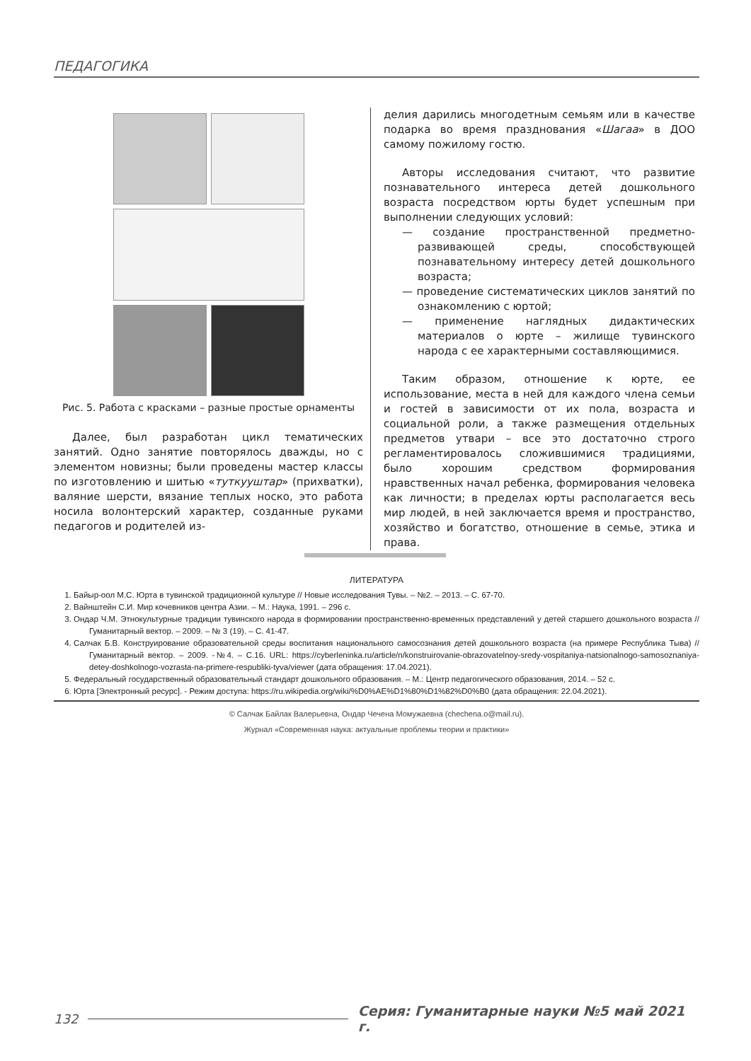ПЕДАГОГИКА
Рис. 5. Работа с красками – разные простые орнаменты
Далее, был разработан цикл тематических занятий. Одно занятие повторялось дважды, но с элементом новизны; были проведены мастер классы по изготовлению и шитью «туткууштар» (прихватки), валяние шерсти, вязание теплых носко, это работа носила волонтерский характер, созданные руками педагогов и родителей из-
делия дарились многодетным семьям или в качестве подарка во время празднования «Шагаа» в ДОО самому пожилому гостю.
Авторы исследования считают, что развитие познавательного интереса детей дошкольного возраста посредством юрты будет успешным при выполнении следующих условий:
— создание пространственной предметно-развивающей среды, способствующей познавательному интересу детей дошкольного возраста;
— проведение систематических циклов занятий по ознакомлению с юртой;
— применение наглядных дидактических материалов о юрте – жилище тувинского народа с ее характерными составляющимися.
Таким образом, отношение к юрте, ее использование, места в ней для каждого члена семьи и гостей в зависимости от их пола, возраста и социальной роли, а также размещения отдельных предметов утвари – все это достаточно строго регламентировалось сложившимися традициями, было хорошим средством формирования нравственных начал ребенка, формирования человека как личности; в пределах юрты располагается весь мир людей, в ней заключается время и пространство, хозяйство и богатство, отношение в семье, этика и права.
ЛИТЕРАТУРА
1. Байыр-оол М.С. Юрта в тувинской традиционной культуре // Новые исследования Тувы. – №2. – 2013. – С. 67-70.
2. Вайнштейн С.И. Мир кочевников центра Азии. – М.: Наука, 1991. – 296 с.
3. Ондар Ч.М. Этнокультурные традиции тувинского народа в формировании пространственно-временных представлений у детей старшего дошкольного возраста // Гуманитарный вектор. – 2009. – № 3 (19). – С. 41-47.
4. Салчак Б.В. Конструирование образовательной среды воспитания национального самосознания детей дошкольного возраста (на примере Республика Тыва) // Гуманитарный вектор. – 2009. -№4. – С.16. URL: https://cyberleninka.ru/article/n/konstruirovanie-obrazovatelnoy-sredy-vospitaniya-natsionalnogo-samosoznaniya-detey-doshkolnogo-vozrasta-na-primere-respubliki-tyva/viewer (дата обращения: 17.04.2021).
5. Федеральный государственный образовательный стандарт дошкольного образования. – М.: Центр педагогического образования, 2014. – 52 с.
6. Юрта [Электронный ресурс]. - Режим доступа: https://ru.wikipedia.org/wiki/%D0%AE%D1%80%D1%82%D0%B0 (дата обращения: 22.04.2021).
© Салчак Байлак Валерьевна, Ондар Чечена Момужаевна (chechena.o@mail.ru).
Журнал «Современная наука: актуальные проблемы теории и практики»
132 Серия: Гуманитарные науки №5 май 2021 г.